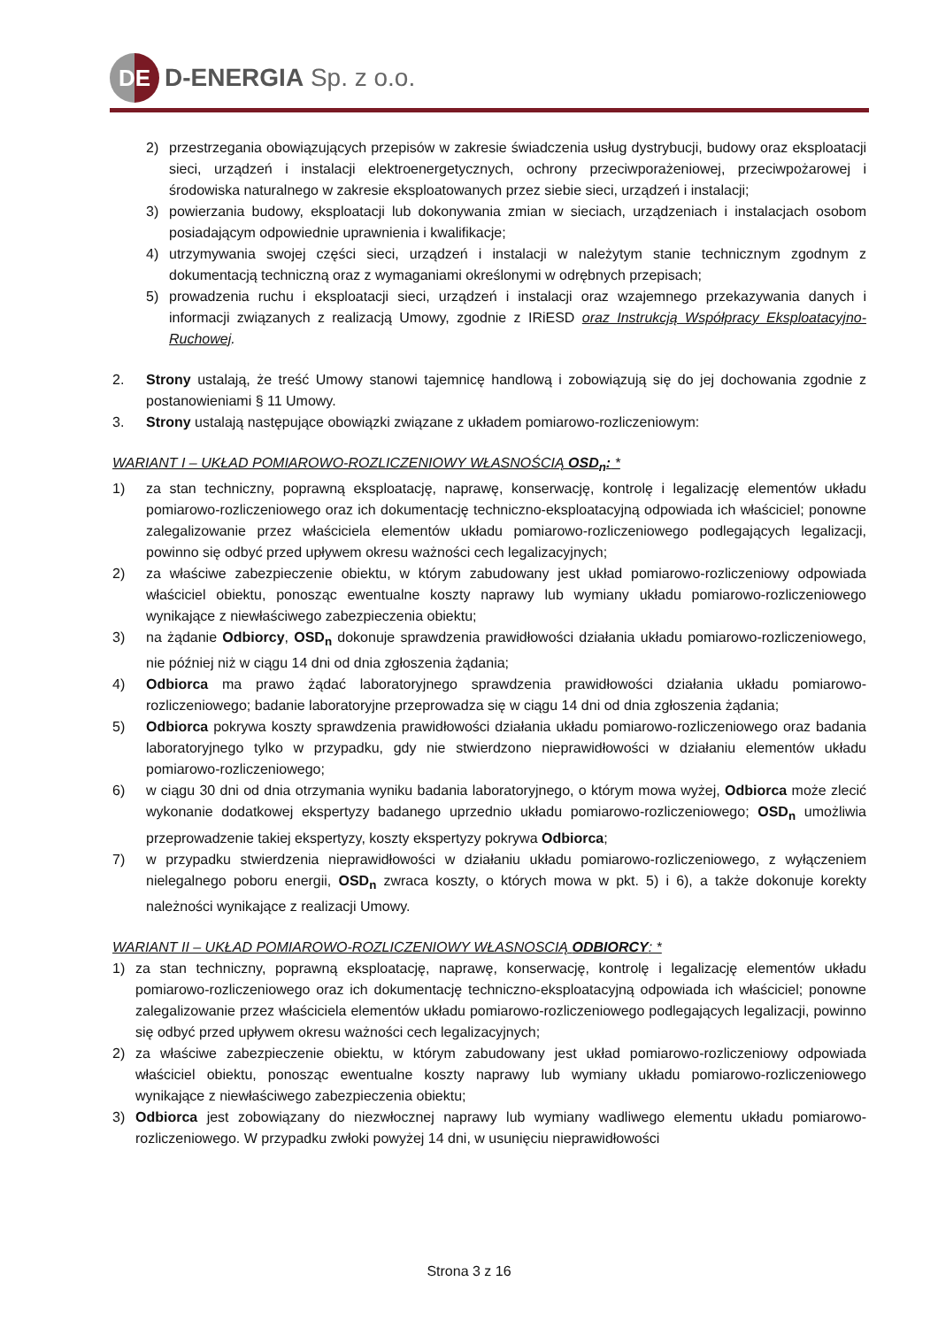DE
D-ENERGIA Sp. z o.o.
2) przestrzegania obowiązujących przepisów w zakresie świadczenia usług dystrybucji, budowy oraz eksploatacji sieci, urządzeń i instalacji elektroenergetycznych, ochrony przeciwporażeniowej, przeciwpożarowej i środowiska naturalnego w zakresie eksploatowanych przez siebie sieci, urządzeń i instalacji;
3) powierzania budowy, eksploatacji lub dokonywania zmian w sieciach, urządzeniach i instalacjach osobom posiadającym odpowiednie uprawnienia i kwalifikacje;
4) utrzymywania swojej części sieci, urządzeń i instalacji w należytym stanie technicznym zgodnym z dokumentacją techniczną oraz z wymaganiami określonymi w odrębnych przepisach;
5) prowadzenia ruchu i eksploatacji sieci, urządzeń i instalacji oraz wzajemnego przekazywania danych i informacji związanych z realizacją Umowy, zgodnie z IRiESD oraz Instrukcją Współpracy Eksploatacyjno-Ruchowej.
2. Strony ustalają, że treść Umowy stanowi tajemnicę handlową i zobowiązują się do jej dochowania zgodnie z postanowieniami § 11 Umowy.
3. Strony ustalają następujące obowiązki związane z układem pomiarowo-rozliczeniowym:
WARIANT I – UKŁAD POMIAROWO-ROZLICZENIOWY WŁASNOŚCIĄ OSD<sub>n</sub>: *
1) za stan techniczny, poprawną eksploatację, naprawę, konserwację, kontrolę i legalizację elementów układu pomiarowo-rozliczeniowego oraz ich dokumentację techniczno-eksploatacyjną odpowiada ich właściciel; ponowne zalegalizowanie przez właściciela elementów układu pomiarowo-rozliczeniowego podlegających legalizacji, powinno się odbyć przed upływem okresu ważności cech legalizacyjnych;
2) za właściwe zabezpieczenie obiektu, w którym zabudowany jest układ pomiarowo-rozliczeniowy odpowiada właściciel obiektu, ponosząc ewentualne koszty naprawy lub wymiany układu pomiarowo-rozliczeniowego wynikające z niewłaściwego zabezpieczenia obiektu;
3) na żądanie Odbiorcy, OSD<sub>n</sub> dokonuje sprawdzenia prawidłowości działania układu pomiarowo-rozliczeniowego, nie później niż w ciągu 14 dni od dnia zgłoszenia żądania;
4) Odbiorca ma prawo żądać laboratoryjnego sprawdzenia prawidłowości działania układu pomiarowo-rozliczeniowego; badanie laboratoryjne przeprowadza się w ciągu 14 dni od dnia zgłoszenia żądania;
5) Odbiorca pokrywa koszty sprawdzenia prawidłowości działania układu pomiarowo-rozliczeniowego oraz badania laboratoryjnego tylko w przypadku, gdy nie stwierdzono nieprawidłowości w działaniu elementów układu pomiarowo-rozliczeniowego;
6) w ciągu 30 dni od dnia otrzymania wyniku badania laboratoryjnego, o którym mowa wyżej, Odbiorca może zlecić wykonanie dodatkowej ekspertyzy badanego uprzednio układu pomiarowo-rozliczeniowego; OSD<sub>n</sub> umożliwia przeprowadzenie takiej ekspertyzy, koszty ekspertyzy pokrywa Odbiorca;
7) w przypadku stwierdzenia nieprawidłowości w działaniu układu pomiarowo-rozliczeniowego, z wyłączeniem nielegalnego poboru energii, OSD<sub>n</sub> zwraca koszty, o których mowa w pkt. 5) i 6), a także dokonuje korekty należności wynikające z realizacji Umowy.
WARIANT II – UKŁAD POMIAROWO-ROZLICZENIOWY WŁASNOSCIĄ ODBIORCY: *
1) za stan techniczny, poprawną eksploatację, naprawę, konserwację, kontrolę i legalizację elementów układu pomiarowo-rozliczeniowego oraz ich dokumentację techniczno-eksploatacyjną odpowiada ich właściciel; ponowne zalegalizowanie przez właściciela elementów układu pomiarowo-rozliczeniowego podlegających legalizacji, powinno się odbyć przed upływem okresu ważności cech legalizacyjnych;
2) za właściwe zabezpieczenie obiektu, w którym zabudowany jest układ pomiarowo-rozliczeniowy odpowiada właściciel obiektu, ponosząc ewentualne koszty naprawy lub wymiany układu pomiarowo-rozliczeniowego wynikające z niewłaściwego zabezpieczenia obiektu;
3) Odbiorca jest zobowiązany do niezwłocznej naprawy lub wymiany wadliwego elementu układu pomiarowo-rozliczeniowego. W przypadku zwłoki powyżej 14 dni, w usunięciu nieprawidłowości
Strona 3 z 16